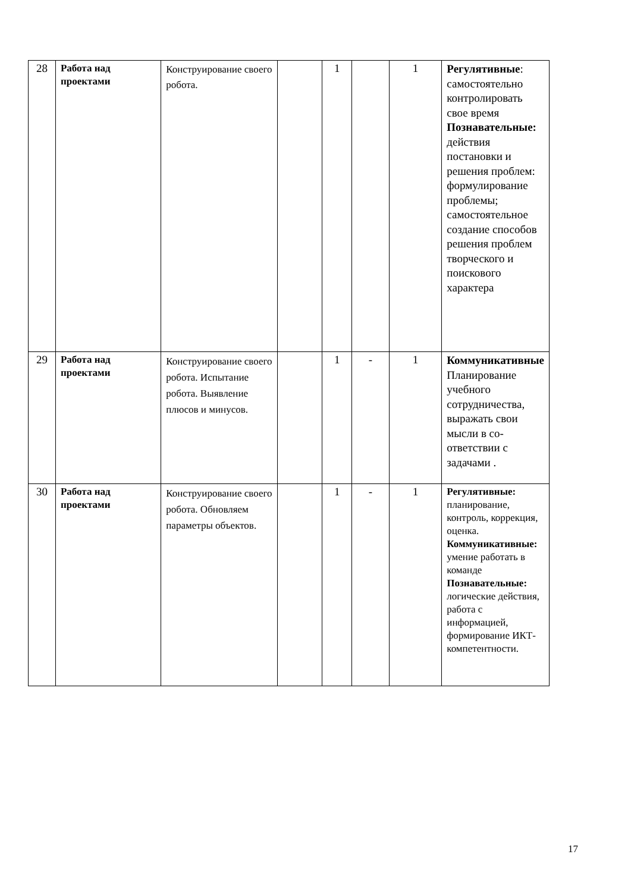| 28 | Работа над проектами | Конструирование своего робота. | | 1 | | 1 | Регулятивные : самостоятельно контролировать свое время Познавательные: действия постановки и решения проблем: формулирование проблемы; самостоятельное создание способов решения проблем творческого и поискового характера |
| 29 | Работа над проектами | Конструирование своего робота. Испытание робота. Выявление плюсов и минусов. | | 1 | - | 1 | Коммуникативные Планирование учебного сотрудничества, выражать свои мысли в со-ответствии с задачами . |
| 30 | Работа над проектами | Конструирование своего робота. Обновляем параметры объектов. | | 1 | - | 1 | Регулятивные: планирование, контроль, коррекция, оценка. Коммуникативные: умение работать в команде Познавательные: логические действия, работа с информацией, формирование ИКТ-компетентности. |
17